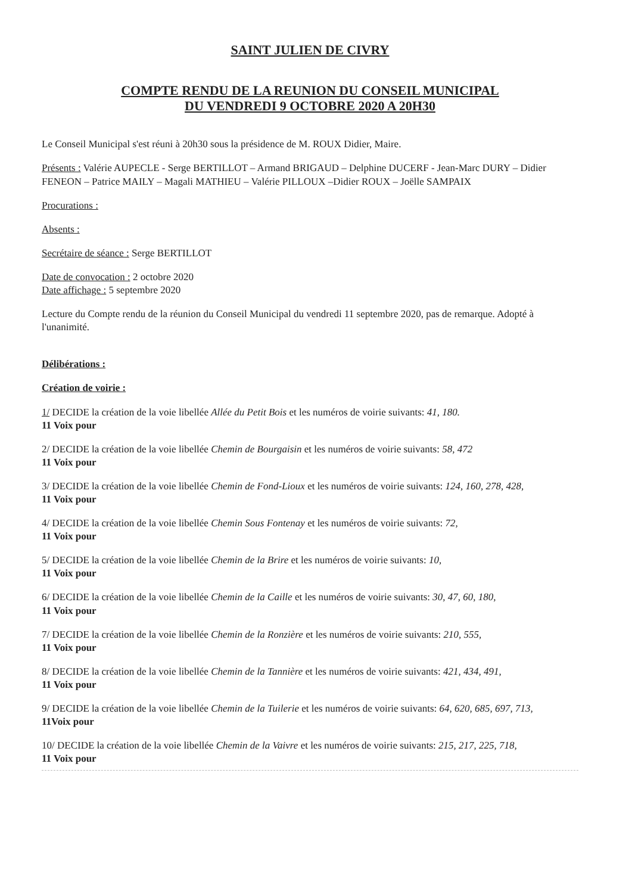SAINT JULIEN DE CIVRY
COMPTE RENDU DE LA REUNION DU CONSEIL MUNICIPAL
DU VENDREDI 9 OCTOBRE 2020 A 20H30
Le Conseil Municipal s'est réuni à 20h30 sous la présidence de M. ROUX Didier, Maire.
Présents : Valérie AUPECLE - Serge BERTILLOT – Armand BRIGAUD – Delphine DUCERF - Jean-Marc DURY – Didier FENEON – Patrice MAILY – Magali MATHIEU – Valérie PILLOUX –Didier ROUX – Joëlle SAMPAIX
Procurations :
Absents :
Secrétaire de séance : Serge BERTILLOT
Date de convocation : 2 octobre 2020
Date affichage : 5 septembre 2020
Lecture du Compte rendu de la réunion du Conseil Municipal du vendredi 11 septembre 2020, pas de remarque. Adopté à l'unanimité.
Délibérations :
Création de voirie :
1/ DECIDE la création de la voie libellée Allée du Petit Bois et les numéros de voirie suivants: 41, 180.
11 Voix pour
2/ DECIDE la création de la voie libellée Chemin de Bourgaisin et les numéros de voirie suivants: 58, 472
11 Voix pour
3/ DECIDE la création de la voie libellée Chemin de Fond-Lioux et les numéros de voirie suivants: 124, 160, 278, 428,
11 Voix pour
4/ DECIDE la création de la voie libellée Chemin Sous Fontenay et les numéros de voirie suivants: 72,
11 Voix pour
5/ DECIDE la création de la voie libellée Chemin de la Brire et les numéros de voirie suivants: 10,
11 Voix pour
6/ DECIDE la création de la voie libellée Chemin de la Caille et les numéros de voirie suivants: 30, 47, 60, 180,
11 Voix pour
7/ DECIDE la création de la voie libellée Chemin de la Ronzière et les numéros de voirie suivants: 210, 555,
11 Voix pour
8/ DECIDE la création de la voie libellée Chemin de la Tannière et les numéros de voirie suivants: 421, 434, 491,
11 Voix pour
9/ DECIDE la création de la voie libellée Chemin de la Tuilerie et les numéros de voirie suivants: 64, 620, 685, 697, 713,
11Voix pour
10/ DECIDE la création de la voie libellée Chemin de la Vaivre et les numéros de voirie suivants: 215, 217, 225, 718,
11 Voix pour